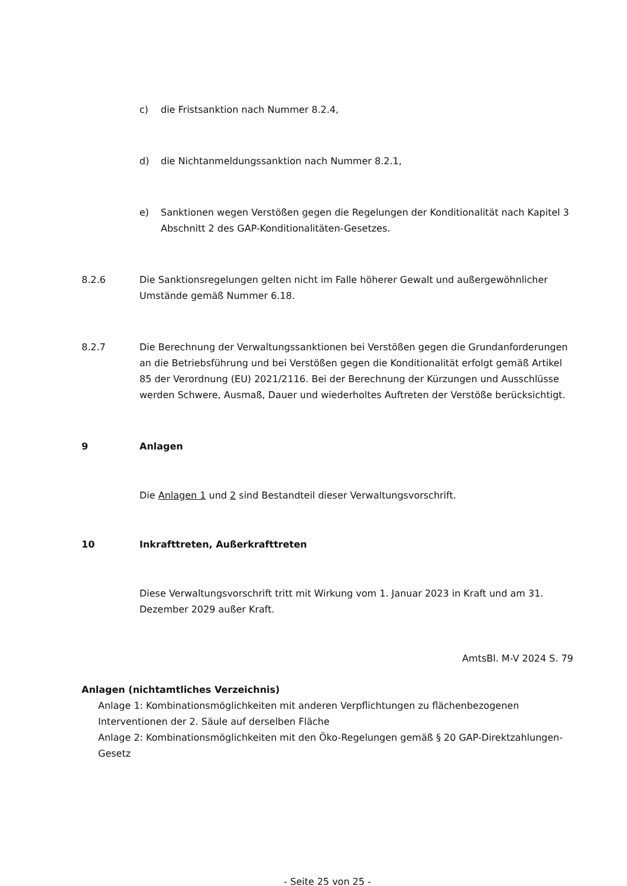c) die Fristsanktion nach Nummer 8.2.4,
d) die Nichtanmeldungssanktion nach Nummer 8.2.1,
e) Sanktionen wegen Verstößen gegen die Regelungen der Konditionalität nach Kapitel 3 Abschnitt 2 des GAP-Konditionalitäten-Gesetzes.
8.2.6 Die Sanktionsregelungen gelten nicht im Falle höherer Gewalt und außergewöhnlicher Umstände gemäß Nummer 6.18.
8.2.7 Die Berechnung der Verwaltungssanktionen bei Verstößen gegen die Grundanforderungen an die Betriebsführung und bei Verstößen gegen die Konditionalität erfolgt gemäß Artikel 85 der Verordnung (EU) 2021/2116. Bei der Berechnung der Kürzungen und Ausschlüsse werden Schwere, Ausmaß, Dauer und wiederholtes Auftreten der Verstöße berücksichtigt.
9 Anlagen
Die Anlagen 1 und 2 sind Bestandteil dieser Verwaltungsvorschrift.
10 Inkrafttreten, Außerkrafttreten
Diese Verwaltungsvorschrift tritt mit Wirkung vom 1. Januar 2023 in Kraft und am 31. Dezember 2029 außer Kraft.
AmtsBl. M-V 2024 S. 79
Anlagen (nichtamtliches Verzeichnis)
Anlage 1: Kombinationsmöglichkeiten mit anderen Verpflichtungen zu flächenbezogenen Interventionen der 2. Säule auf derselben Fläche
Anlage 2: Kombinationsmöglichkeiten mit den Öko-Regelungen gemäß § 20 GAP-Direktzahlungen-Gesetz
- Seite 25 von 25 -